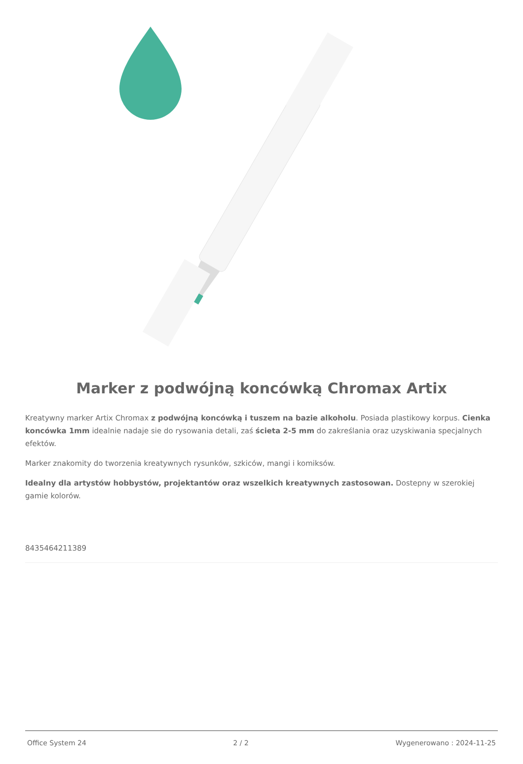Marker z podwójną koncówką Chromax Artix
Kreatywny marker Artix Chromax z podwójną koncówką i tuszem na bazie alkoholu. Posiada plastikowy korpus. Cienka koncówka 1mm idealnie nadaje sie do rysowania detali, zaś ścieta 2-5 mm do zakreślania oraz uzyskiwania specjalnych efektów.
Marker znakomity do tworzenia kreatywnych rysunków, szkiców, mangi i komiksów.
Idealny dla artystów hobbystów, projektantów oraz wszelkich kreatywnych zastosowan. Dostepny w szerokiej gamie kolorów.
8435464211389
Office System 24 2 / 2 Wygenerowano : 2024-11-25